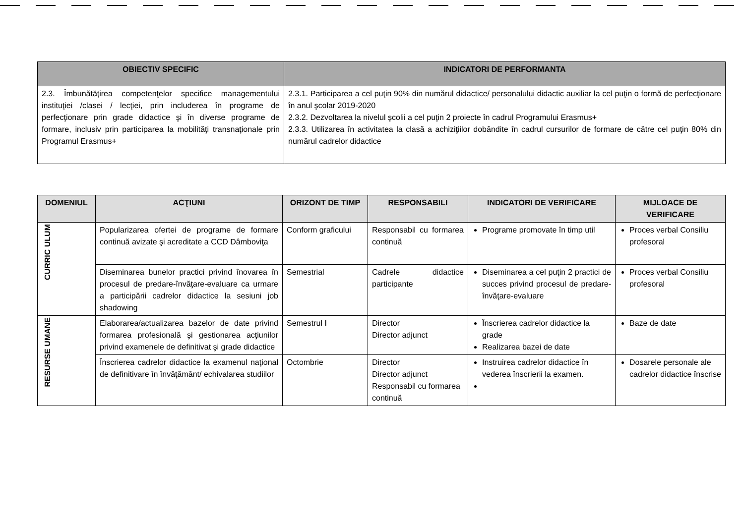| OBIECTIV SPECIFIC | INDICATORI DE PERFORMANTA |
| --- | --- |
| 2.3. Îmbunătăţirea competenţelor specifice managementului instituţiei /clasei / lecţiei, prin includerea în programe de perfecţionare prin grade didactice şi în diverse programe de formare, inclusiv prin participarea la mobilităţi transnaţionale prin Programul Erasmus+ | 2.3.1. Participarea a cel puţin 90% din numărul didactice/ personalului didactic auxiliar la cel puţin o formă de perfecţionare în anul şcolar 2019-2020 2.3.2. Dezvoltarea la nivelul şcolii a cel puţin 2 proiecte în cadrul Programului Erasmus+ 2.3.3. Utilizarea în activitatea la clasă a achiziţiilor dobândite în cadrul cursurilor de formare de către cel puţin 80% din numărul cadrelor didactice |
| DOMENIUL | ACŢIUNI | ORIZONT DE TIMP | RESPONSABILI | INDICATORI DE VERIFICARE | MIJLOACE DE VERIFICARE |
| --- | --- | --- | --- | --- | --- |
| CURRIC ULUM | Popularizarea ofertei de programe de formare continuă avizate şi acreditate a CCD Dâmboviţa | Conform graficului | Responsabil cu formarea continuă | Programe promovate în timp util | Proces verbal Consiliu profesoral |
| | Diseminarea bunelor practici privind înovarea în procesul de predare-învăţare-evaluare ca urmare a participării cadrelor didactice la sesiuni job shadowing | Semestrial | Cadrele didactice participante | Diseminarea a cel puţin 2 practici de succes privind procesul de predare-învăţare-evaluare | Proces verbal Consiliu profesoral |
| RESURSE UMANE | Elaborarea/actualizarea bazelor de date privind formarea profesională şi gestionarea acţiunilor privind examenele de definitivat şi grade didactice | Semestrul I | Director Director adjunct | Înscrierea cadrelor didactice la grade Realizarea bazei de date | Baze de date |
| | Înscrierea cadrelor didactice la examenul naţional de definitivare în învăţământ/ echivalarea studiilor | Octombrie | Director Director adjunct Responsabil cu formarea continuă | Instruirea cadrelor didactice în vederea înscrierii la examen. | Dosarele personale ale cadrelor didactice înscrise |